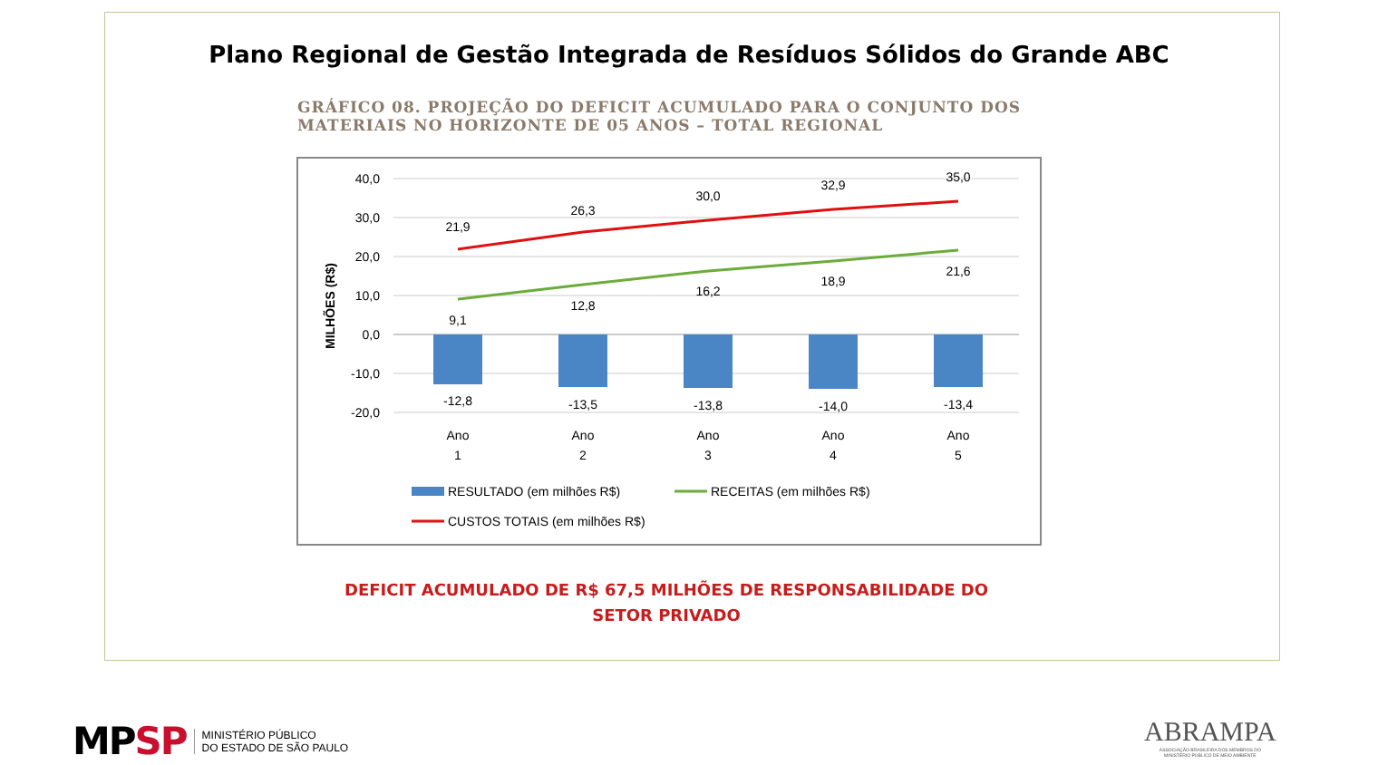Plano Regional de Gestão Integrada de Resíduos Sólidos do Grande ABC
GRÁFICO 08. PROJEÇÃO DO DEFICIT ACUMULADO PARA O CONJUNTO DOS
MATERIAIS NO HORIZONTE DE 05 ANOS – TOTAL REGIONAL
40,0
30,0
20,0
10,0
0,0
-10,0
-20,0
MILHÕES (R$)
21,9
26,3
30,0
32,9
35,0
9,1
12,8
16,2
18,9
21,6
-12,8
-13,5
-13,8
-14,0
-13,4
Ano
1
Ano
2
Ano
3
Ano
4
Ano
5
RESULTADO (em milhões R$)
RECEITAS (em milhões R$)
CUSTOS TOTAIS (em milhões R$)
DEFICIT ACUMULADO DE R$ 67,5 MILHÕES DE RESPONSABILIDADE DO
SETOR PRIVADO
MP SP MINISTÉRIO PÚBLICO
DO ESTADO DE SÃO PAULO
ABRAMPA
ASSOCIAÇÃO BRASILEIRA DOS MEMBROS DO
MINISTÉRIO PÚBLICO DE MEIO AMBIENTE